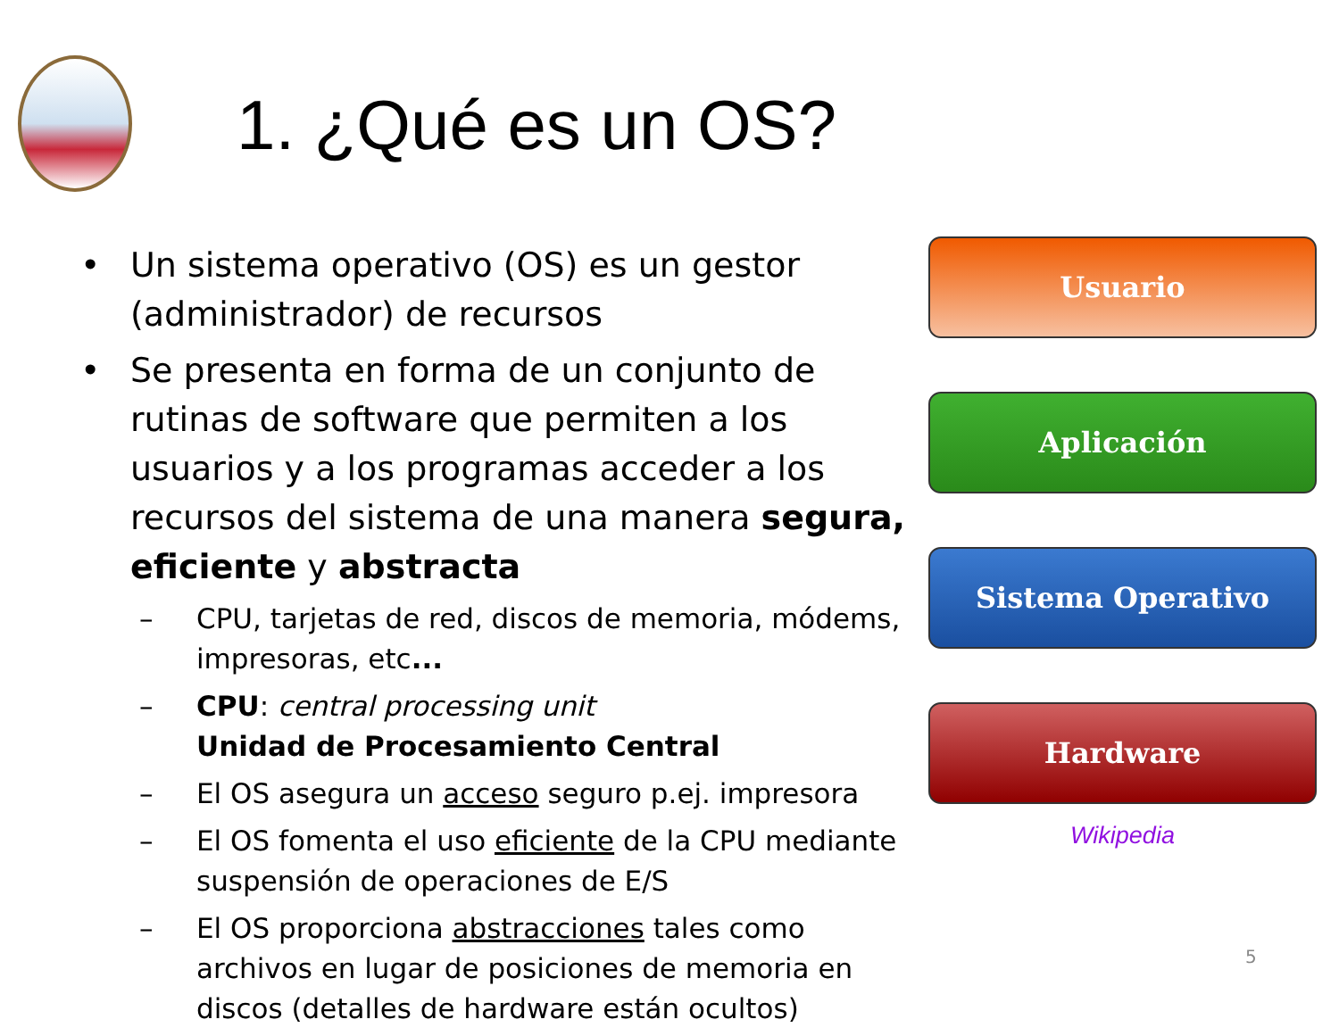1. ¿Qué es un OS?
• Un sistema operativo (OS) es un gestor (administrador) de recursos
• Se presenta en forma de un conjunto de rutinas de software que permiten a los usuarios y a los programas acceder a los recursos del sistema de una manera segura, eficiente y abstracta
– CPU, tarjetas de red, discos de memoria, módems, impresoras, etc...
– CPU: central processing unit
Unidad de Procesamiento Central
– El OS asegura un acceso seguro p.ej. impresora
– El OS fomenta el uso eficiente de la CPU mediante suspensión de operaciones de E/S
– El OS proporciona abstracciones tales como archivos en lugar de posiciones de memoria en discos (detalles de hardware están ocultos)
Usuario
Aplicación
Sistema Operativo
Hardware
Wikipedia
5